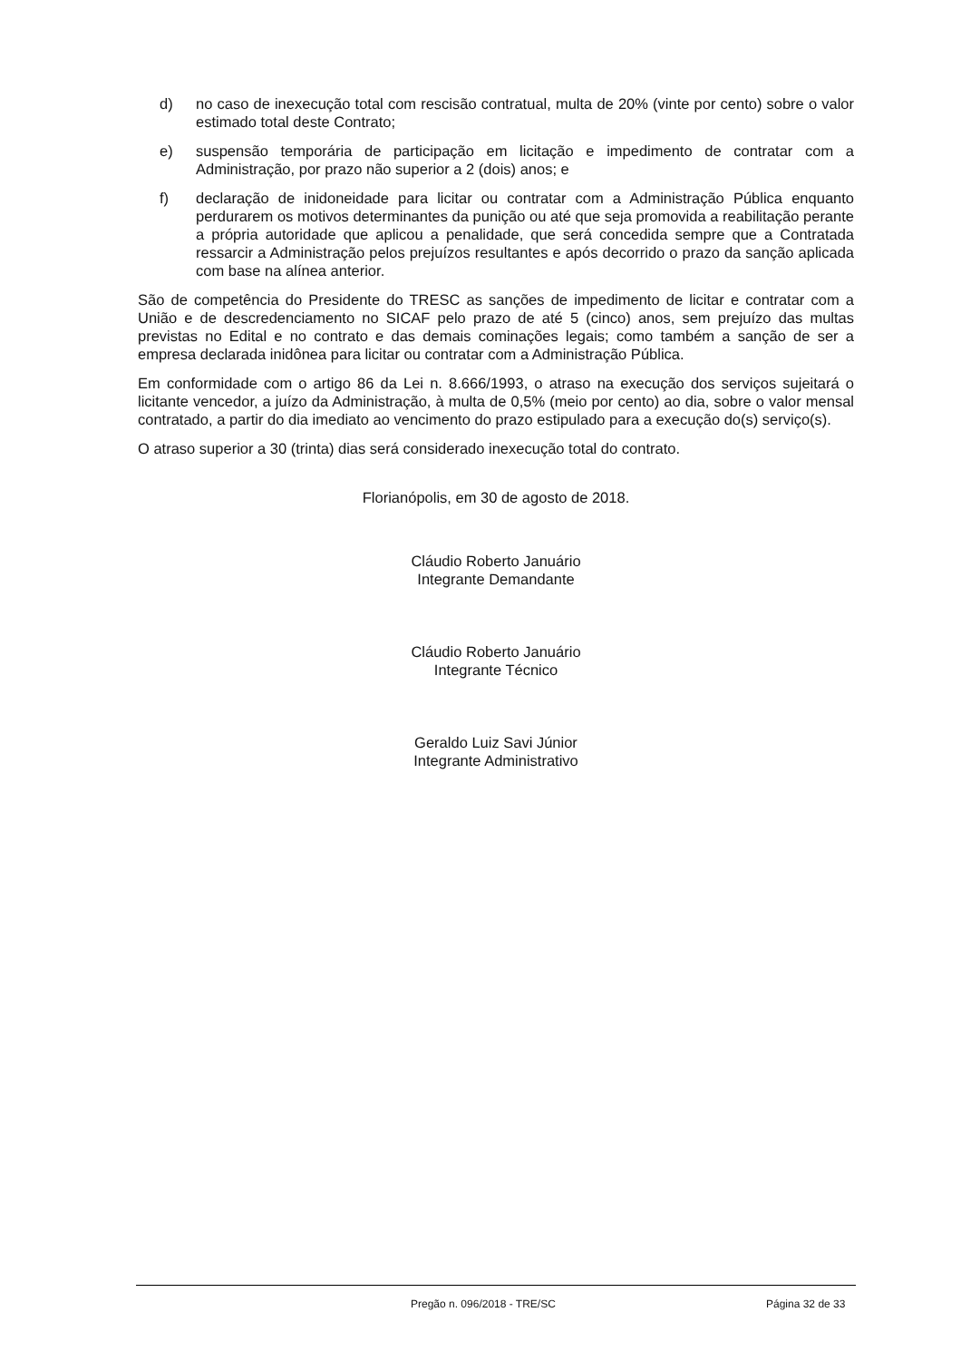d) no caso de inexecução total com rescisão contratual, multa de 20% (vinte por cento) sobre o valor estimado total deste Contrato;
e) suspensão temporária de participação em licitação e impedimento de contratar com a Administração, por prazo não superior a 2 (dois) anos; e
f) declaração de inidoneidade para licitar ou contratar com a Administração Pública enquanto perdurarem os motivos determinantes da punição ou até que seja promovida a reabilitação perante a própria autoridade que aplicou a penalidade, que será concedida sempre que a Contratada ressarcir a Administração pelos prejuízos resultantes e após decorrido o prazo da sanção aplicada com base na alínea anterior.
São de competência do Presidente do TRESC as sanções de impedimento de licitar e contratar com a União e de descredenciamento no SICAF pelo prazo de até 5 (cinco) anos, sem prejuízo das multas previstas no Edital e no contrato e das demais cominações legais; como também a sanção de ser a empresa declarada inidônea para licitar ou contratar com a Administração Pública.
Em conformidade com o artigo 86 da Lei n. 8.666/1993, o atraso na execução dos serviços sujeitará o licitante vencedor, a juízo da Administração, à multa de 0,5% (meio por cento) ao dia, sobre o valor mensal contratado, a partir do dia imediato ao vencimento do prazo estipulado para a execução do(s) serviço(s).
O atraso superior a 30 (trinta) dias será considerado inexecução total do contrato.
Florianópolis, em 30 de agosto de 2018.
Cláudio Roberto Januário
Integrante Demandante
Cláudio Roberto Januário
Integrante Técnico
Geraldo Luiz Savi Júnior
Integrante Administrativo
Pregão n. 096/2018 - TRE/SC Página 32 de 33